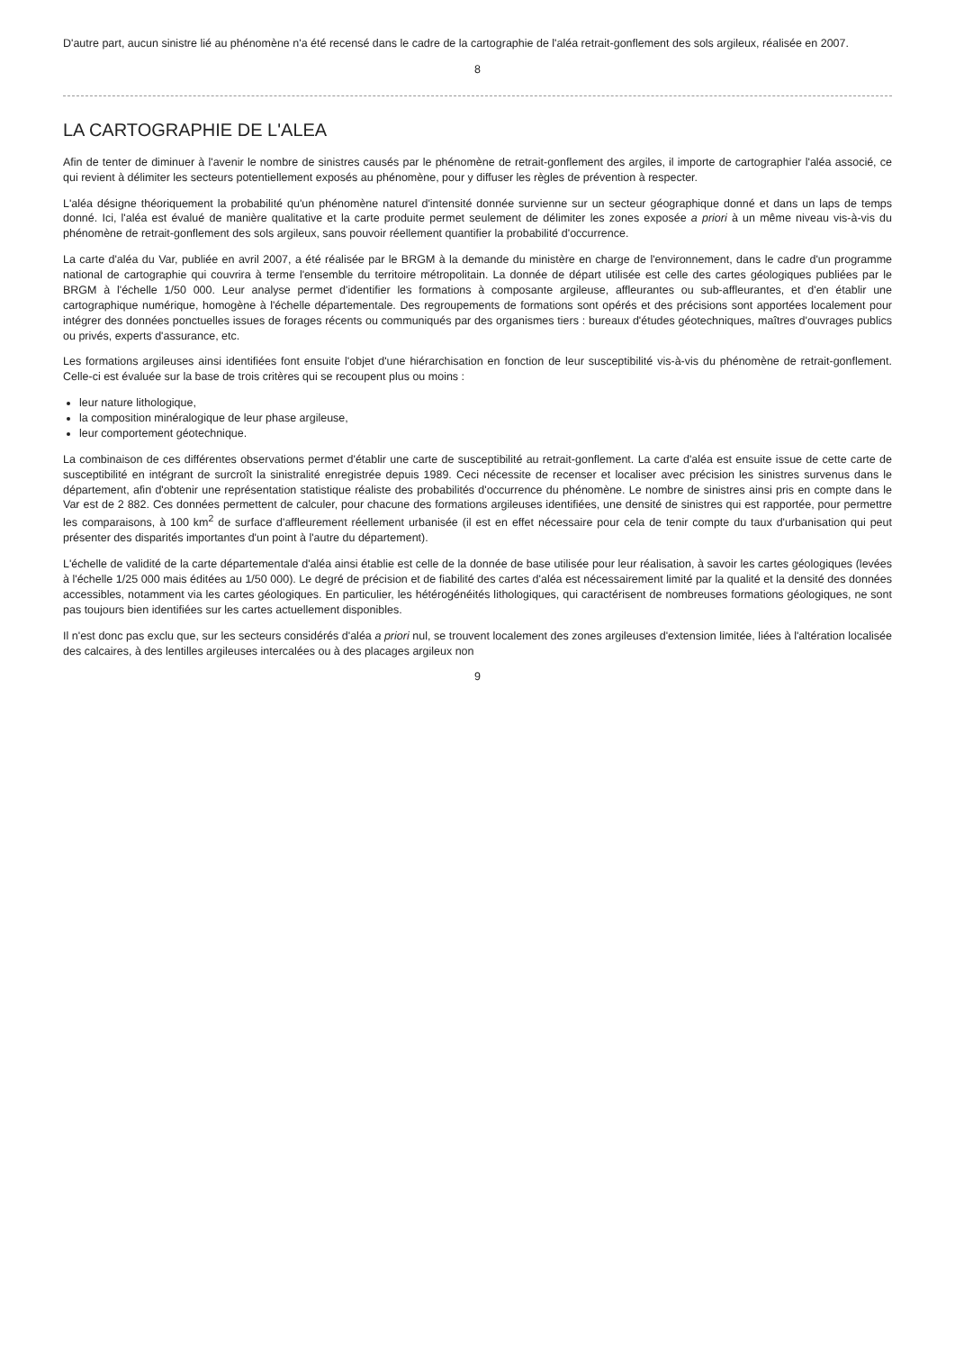D'autre part, aucun sinistre lié au phénomène n'a été recensé dans le cadre de la cartographie de l'aléa retrait-gonflement des sols argileux, réalisée en 2007.
8
LA CARTOGRAPHIE DE L'ALEA
Afin de tenter de diminuer à l'avenir le nombre de sinistres causés par le phénomène de retrait-gonflement des argiles, il importe de cartographier l'aléa associé, ce qui revient à délimiter les secteurs potentiellement exposés au phénomène, pour y diffuser les règles de prévention à respecter.
L'aléa désigne théoriquement la probabilité qu'un phénomène naturel d'intensité donnée survienne sur un secteur géographique donné et dans un laps de temps donné. Ici, l'aléa est évalué de manière qualitative et la carte produite permet seulement de délimiter les zones exposée a priori à un même niveau vis-à-vis du phénomène de retrait-gonflement des sols argileux, sans pouvoir réellement quantifier la probabilité d'occurrence.
La carte d'aléa du Var, publiée en avril 2007, a été réalisée par le BRGM à la demande du ministère en charge de l'environnement, dans le cadre d'un programme national de cartographie qui couvrira à terme l'ensemble du territoire métropolitain. La donnée de départ utilisée est celle des cartes géologiques publiées par le BRGM à l'échelle 1/50 000. Leur analyse permet d'identifier les formations à composante argileuse, affleurantes ou sub-affleurantes, et d'en établir une cartographique numérique, homogène à l'échelle départementale. Des regroupements de formations sont opérés et des précisions sont apportées localement pour intégrer des données ponctuelles issues de forages récents ou communiqués par des organismes tiers : bureaux d'études géotechniques, maîtres d'ouvrages publics ou privés, experts d'assurance, etc.
Les formations argileuses ainsi identifiées font ensuite l'objet d'une hiérarchisation en fonction de leur susceptibilité vis-à-vis du phénomène de retrait-gonflement. Celle-ci est évaluée sur la base de trois critères qui se recoupent plus ou moins :
leur nature lithologique,
la composition minéralogique de leur phase argileuse,
leur comportement géotechnique.
La combinaison de ces différentes observations permet d'établir une carte de susceptibilité au retrait-gonflement. La carte d'aléa est ensuite issue de cette carte de susceptibilité en intégrant de surcroît la sinistralité enregistrée depuis 1989. Ceci nécessite de recenser et localiser avec précision les sinistres survenus dans le département, afin d'obtenir une représentation statistique réaliste des probabilités d'occurrence du phénomène. Le nombre de sinistres ainsi pris en compte dans le Var est de 2 882. Ces données permettent de calculer, pour chacune des formations argileuses identifiées, une densité de sinistres qui est rapportée, pour permettre les comparaisons, à 100 km<sup>2</sup> de surface d'affleurement réellement urbanisée (il est en effet nécessaire pour cela de tenir compte du taux d'urbanisation qui peut présenter des disparités importantes d'un point à l'autre du département).
L'échelle de validité de la carte départementale d'aléa ainsi établie est celle de la donnée de base utilisée pour leur réalisation, à savoir les cartes géologiques (levées à l'échelle 1/25 000 mais éditées au 1/50 000). Le degré de précision et de fiabilité des cartes d'aléa est nécessairement limité par la qualité et la densité des données accessibles, notamment via les cartes géologiques. En particulier, les hétérogénéités lithologiques, qui caractérisent de nombreuses formations géologiques, ne sont pas toujours bien identifiées sur les cartes actuellement disponibles.
Il n'est donc pas exclu que, sur les secteurs considérés d'aléa a priori nul, se trouvent localement des zones argileuses d'extension limitée, liées à l'altération localisée des calcaires, à des lentilles argileuses intercalées ou à des placages argileux non
9